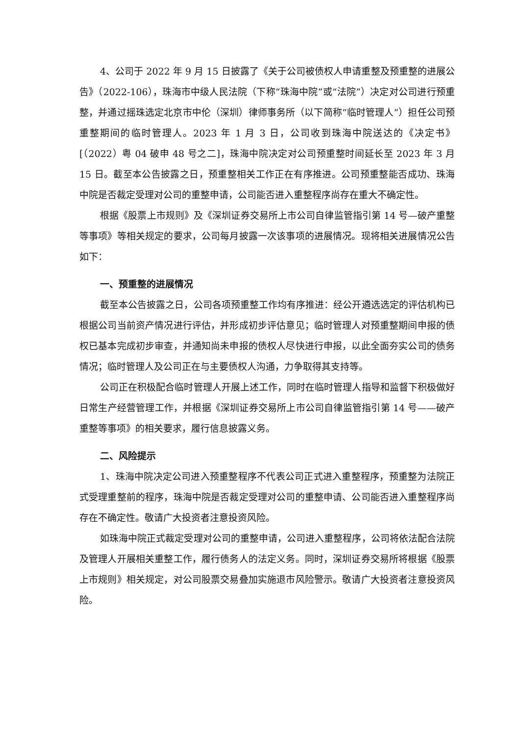4、公司于 2022 年 9 月 15 日披露了《关于公司被债权人申请重整及预重整的进展公告》（2022-106），珠海市中级人民法院（下称“珠海中院”或“法院”）决定对公司进行预重整，并通过摇珠选定北京市中伦（深圳）律师事务所（以下简称“临时管理人”）担任公司预重整期间的临时管理人。2023 年 1 月 3 日，公司收到珠海中院送达的《决定书》[（2022）粤 04 破申 48 号之二]，珠海中院决定对公司预重整时间延长至 2023 年 3 月 15 日。截至本公告披露之日，预重整相关工作正在有序推进。公司预重整能否成功、珠海中院是否裁定受理对公司的重整申请，公司能否进入重整程序尚存在重大不确定性。
根据《股票上市规则》及《深圳证券交易所上市公司自律监管指引第 14 号—破产重整等事项》等相关规定的要求，公司每月披露一次该事项的进展情况。现将相关进展情况公告如下：
一、预重整的进展情况
截至本公告披露之日，公司各项预重整工作均有序推进：经公开遴选选定的评估机构已根据公司当前资产情况进行评估，并形成初步评估意见；临时管理人对预重整期间申报的债权已基本完成初步审查，并通知尚未申报的债权人尽快进行申报，以此全面夯实公司的债务情况；临时管理人及公司正在与主要债权人沟通，力争取得其支持等。
公司正在积极配合临时管理人开展上述工作，同时在临时管理人指导和监督下积极做好日常生产经营管理工作，并根据《深圳证券交易所上市公司自律监管指引第 14 号——破产重整等事项》的相关要求，履行信息披露义务。
二、风险提示
1、珠海中院决定公司进入预重整程序不代表公司正式进入重整程序，预重整为法院正式受理重整前的程序，珠海中院是否裁定受理对公司的重整申请、公司能否进入重整程序尚存在不确定性。敬请广大投资者注意投资风险。
如珠海中院正式裁定受理对公司的重整申请，公司进入重整程序，公司将依法配合法院及管理人开展相关重整工作，履行债务人的法定义务。同时，深圳证券交易所将根据《股票上市规则》相关规定，对公司股票交易叠加实施退市风险警示。敬请广大投资者注意投资风险。